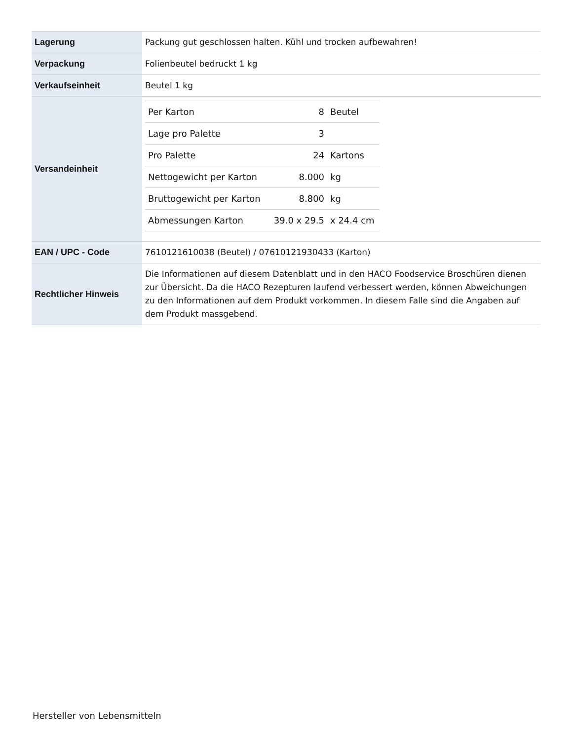| Lagerung | Packung gut geschlossen halten. Kühl und trocken aufbewahren! |
| Verpackung | Folienbeutel bedruckt 1 kg |
| Verkaufseinheit | Beutel 1 kg |
| Versandeinheit | / Per Karton / 8 / Beutel / / Lage pro Palette / 3 / / / Pro Palette / 24 / Kartons / / Nettogewicht per Karton / 8.000 / kg / / Bruttogewicht per Karton / 8.800 / kg / / Abmessungen Karton / 39.0 x 29.5 / x 24.4 cm / |
| EAN / UPC - Code | 7610121610038 (Beutel) / 07610121930433 (Karton) |
| Rechtlicher Hinweis | Die Informationen auf diesem Datenblatt und in den HACO Foodservice Broschüren dienen zur Übersicht. Da die HACO Rezepturen laufend verbessert werden, können Abweichungen zu den Informationen auf dem Produkt vorkommen. In diesem Falle sind die Angaben auf dem Produkt massgebend. |
Hersteller von Lebensmitteln